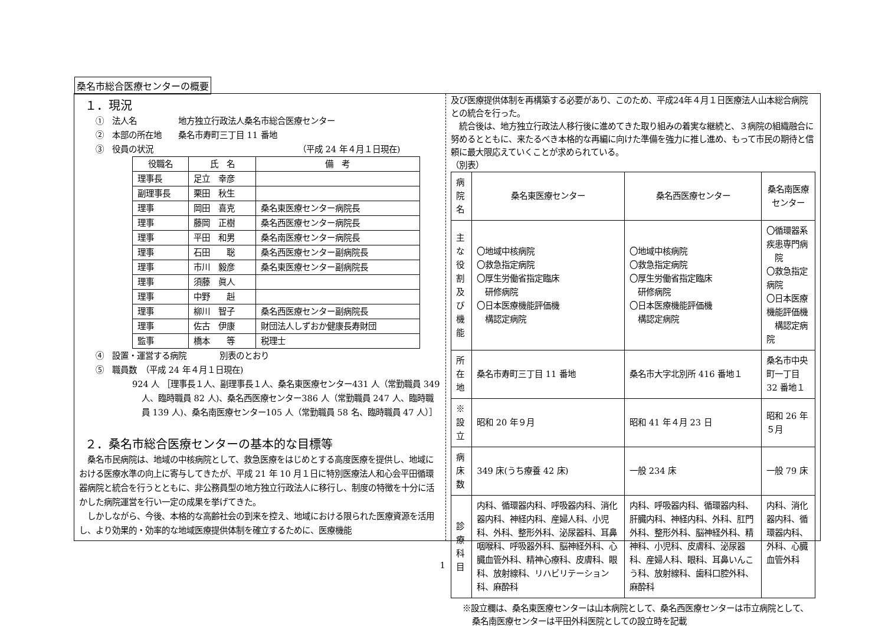桑名市総合医療センターの概要
１．現況
①　法人名　　　　　地方独立行政法人桑名市総合医療センター
②　本部の所在地　　桑名市寿町三丁目 11 番地
③　役員の状況　　　　　　　　　　　　　　　　　　（平成 24 年４月１日現在)
| 役職名 | 氏 名 | 備 考 |
| --- | --- | --- |
| 理事長 | 足立 幸彦 | |
| 副理事長 | 栗田 秋生 | |
| 理事 | 岡田 喜克 | 桑名東医療センター病院長 |
| 理事 | 藤岡 正樹 | 桑名西医療センター病院長 |
| 理事 | 平田 和男 | 桑名南医療センター病院長 |
| 理事 | 石田 聡 | 桑名西医療センター副病院長 |
| 理事 | 市川 毅彦 | 桑名東医療センター副病院長 |
| 理事 | 須藤 眞人 | |
| 理事 | 中野 赳 | |
| 理事 | 柳川 智子 | 桑名西医療センター副病院長 |
| 理事 | 佐古 伊康 | 財団法人しずおか健康長寿財団 |
| 監事 | 橋本 等 | 税理士 |
④　設置・運営する病院　　　　別表のとおり
⑤　職員数　（平成 24 年４月１日現在)
924 人 ［理事長１人、副理事長１人、桑名東医療センター431 人（常勤職員 349 人、臨時職員 82 人)、桑名西医療センター386 人（常勤職員 247 人、臨時職員 139 人)、桑名南医療センター105 人（常勤職員 58 名、臨時職員 47 人）］
２．桑名市総合医療センターの基本的な目標等
　桑名市民病院は、地域の中核病院として、救急医療をはじめとする高度医療を提供し、地域における医療水準の向上に寄与してきたが、平成 21 年 10 月１日に特別医療法人和心会平田循環器病院と統合を行うとともに、非公務員型の地方独立行政法人に移行し、制度の特徴を十分に活かした病院運営を行い一定の成果を挙げてきた。
　しかしながら、今後、本格的な高齢社会の到来を控え、地域における限られた医療資源を活用し、より効果的・効率的な地域医療提供体制を確立するために、医療機能
及び医療提供体制を再構築する必要があり、このため、平成24年４月１日医療法人山本総合病院との統合を行った。
　統合後は、地方独立行政法人移行後に進めてきた取り組みの着実な継続と、３病院の組織融合に努めるとともに、来たるべき本格的な再編に向けた準備を強力に推し進め、もって市民の期待と信頼に最大限応えていくことが求められている。
（別表）
| 病院名 | 桑名東医療センター | 桑名西医療センター | 桑名南医療センター |
| --- | --- | --- | --- |
| 主な役 割及び 機能 | 〇地域中核病院 〇救急指定病院 〇厚生労働省指定臨床 研修病院 〇日本医療機能評価機 構認定病院 | 〇地域中核病院 〇救急指定病院 〇厚生労働省指定臨床 研修病院 〇日本医療機能評価機 構認定病院 | 〇循環器系疾患専門病 院 〇救急指定病院 〇日本医療機能評価機 構認定病院 |
| 所在地 | 桑名市寿町三丁目 11 番地 | 桑名市大字北別所 416 番地１ | 桑名市中央町一丁目 32 番地１ |
| ※設立 | 昭和 20 年９月 | 昭和 41 年４月 23 日 | 昭和 26 年５月 |
| 病床数 | 349 床(うち療養 42 床) | 一般 234 床 | 一般 79 床 |
| 診療 科目 | 内科、循環器内科、呼吸器内科、消化器内科、神経内科、産婦人科、小児科、外科、整形外科、泌尿器科、耳鼻咽喉科、呼吸器外科、脳神経外科、心臓血管外科、精神心療科、皮膚科、眼科、放射線科、リハビリテーション科、麻酔科 | 内科、呼吸器内科、循環器内科、肝臓内科、神経内科、外科、肛門外科、整形外科、脳神経外科、精神科、小児科、皮膚科、泌尿器科、産婦人科、眼科、耳鼻いんこう科、放射線科、歯科口腔外科、麻酔科 | 内科、消化器内科、循環器内科、外科、心臓血管外科 |
※設立欄は、桑名東医療センターは山本病院として、桑名西医療センターは市立病院として、桑名南医療センターは平田外科医院としての設立時を記載
1